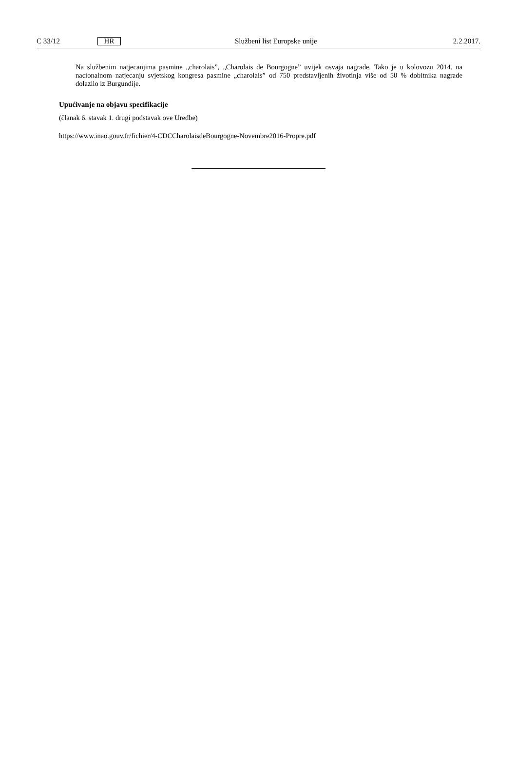C 33/12 HR Službeni list Europske unije 2.2.2017.
Na službenim natjecanjima pasmine „charolais”, „Charolais de Bourgogne” uvijek osvaja nagrade. Tako je u kolovozu 2014. na nacionalnom natjecanju svjetskog kongresa pasmine „charolais” od 750 predstavljenih životinja više od 50 % dobitnika nagrade dolazilo iz Burgundije.
Upućivanje na objavu specifikacije
(članak 6. stavak 1. drugi podstavak ove Uredbe)
https://www.inao.gouv.fr/fichier/4-CDCCharolaisdeBourgogne-Novembre2016-Propre.pdf